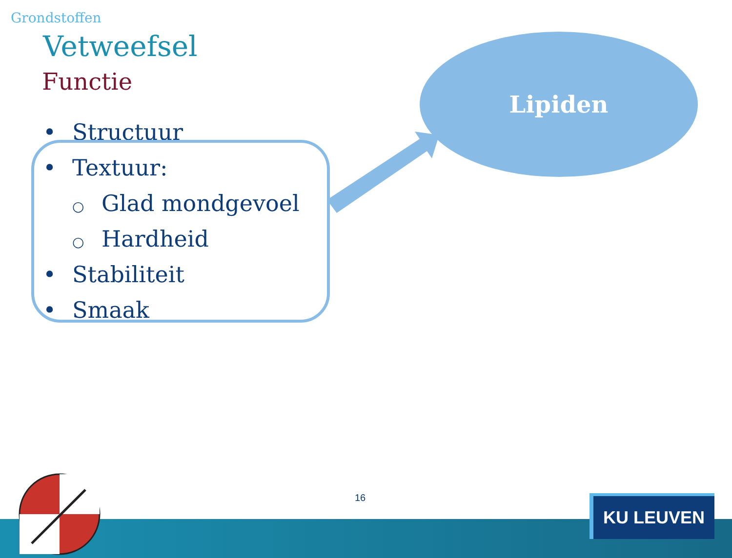Grondstoffen
Vetweefsel
Functie
• Structuur
• Textuur:
○ Glad mondgevoel
○ Hardheid
• Stabiliteit
• Smaak
Lipiden
16 KU LEUVEN